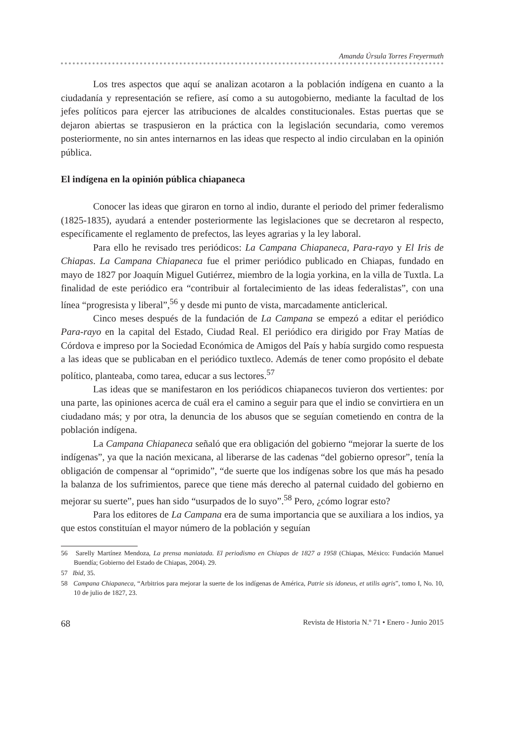Amanda Úrsula Torres Freyermuth
Los tres aspectos que aquí se analizan acotaron a la población indígena en cuanto a la ciudadanía y representación se refiere, así como a su autogobierno, mediante la facultad de los jefes políticos para ejercer las atribuciones de alcaldes constitucionales. Estas puertas que se dejaron abiertas se traspusieron en la práctica con la legislación secundaria, como veremos posteriormente, no sin antes internarnos en las ideas que respecto al indio circulaban en la opinión pública.
El indígena en la opinión pública chiapaneca
Conocer las ideas que giraron en torno al indio, durante el periodo del primer federalismo (1825-1835), ayudará a entender posteriormente las legislaciones que se decretaron al respecto, específicamente el reglamento de prefectos, las leyes agrarias y la ley laboral.
Para ello he revisado tres periódicos: La Campana Chiapaneca, Para-rayo y El Iris de Chiapas. La Campana Chiapaneca fue el primer periódico publicado en Chiapas, fundado en mayo de 1827 por Joaquín Miguel Gutiérrez, miembro de la logia yorkina, en la villa de Tuxtla. La finalidad de este periódico era “contribuir al fortalecimiento de las ideas federalistas”, con una línea “progresista y liberal”,<sup>56</sup> y desde mi punto de vista, marcadamente anticlerical.
Cinco meses después de la fundación de La Campana se empezó a editar el periódico Para-rayo en la capital del Estado, Ciudad Real. El periódico era dirigido por Fray Matías de Córdova e impreso por la Sociedad Económica de Amigos del País y había surgido como respuesta a las ideas que se publicaban en el periódico tuxtleco. Además de tener como propósito el debate político, planteaba, como tarea, educar a sus lectores.<sup>57</sup>
Las ideas que se manifestaron en los periódicos chiapanecos tuvieron dos vertientes: por una parte, las opiniones acerca de cuál era el camino a seguir para que el indio se convirtiera en un ciudadano más; y por otra, la denuncia de los abusos que se seguían cometiendo en contra de la población indígena.
La Campana Chiapaneca señaló que era obligación del gobierno “mejorar la suerte de los indígenas”, ya que la nación mexicana, al liberarse de las cadenas “del gobierno opresor”, tenía la obligación de compensar al “oprimido”, “de suerte que los indígenas sobre los que más ha pesado la balanza de los sufrimientos, parece que tiene más derecho al paternal cuidado del gobierno en mejorar su suerte”, pues han sido “usurpados de lo suyo”.<sup>58</sup> Pero, ¿cómo lograr esto?
Para los editores de La Campana era de suma importancia que se auxiliara a los indios, ya que estos constituían el mayor número de la población y seguían
56 Sarelly Martínez Mendoza, La prensa maniatada. El periodismo en Chiapas de 1827 a 1958 (Chiapas, México: Fundación Manuel Buendía; Gobierno del Estado de Chiapas, 2004). 29.
57 Ibid, 35.
58 Campana Chiapaneca, “Arbitrios para mejorar la suerte de los indígenas de América, Patrie sis idoneus, et utilis agris”, tomo I, No. 10, 10 de julio de 1827, 23.
68 Revista de Historia N.º 71 • Enero - Junio 2015